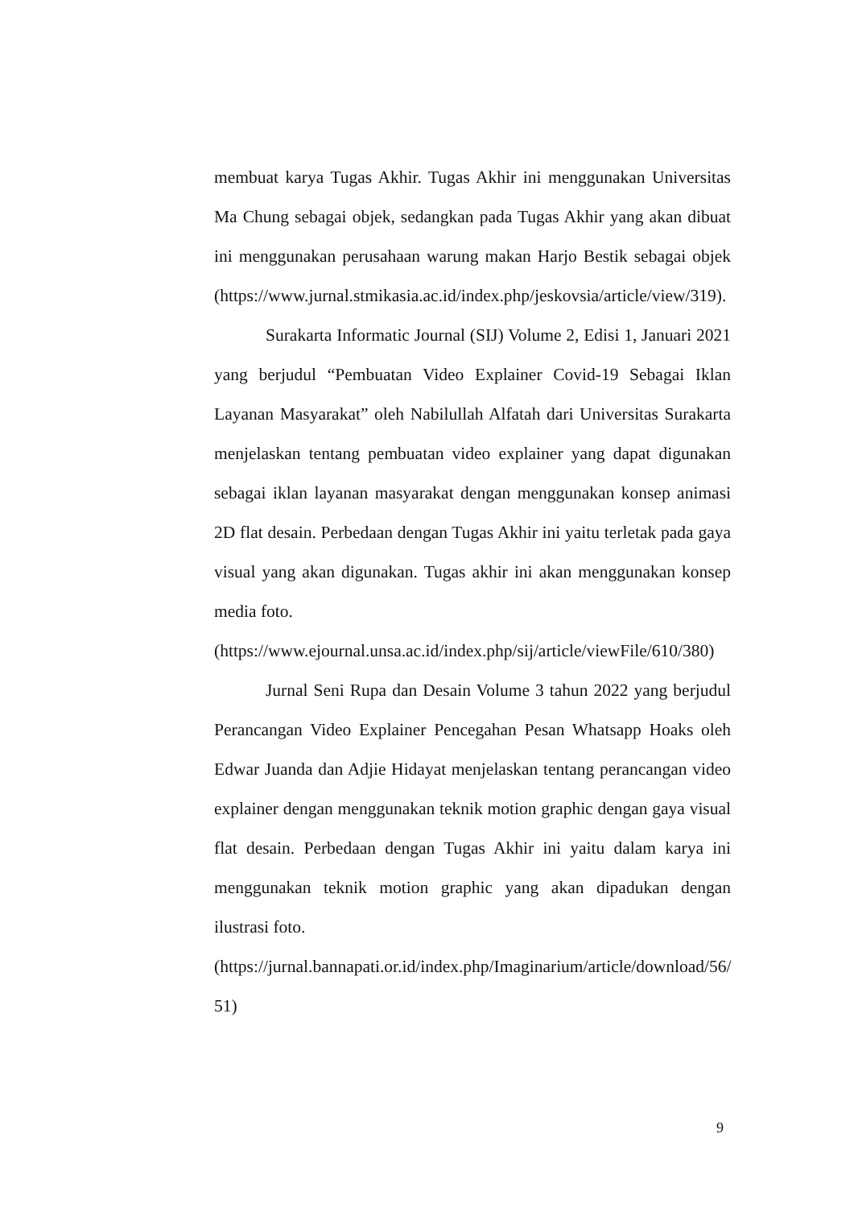membuat karya Tugas Akhir. Tugas Akhir ini menggunakan Universitas Ma Chung sebagai objek, sedangkan pada Tugas Akhir yang akan dibuat ini menggunakan perusahaan warung makan Harjo Bestik sebagai objek (https://www.jurnal.stmikasia.ac.id/index.php/jeskovsia/article/view/319).
Surakarta Informatic Journal (SIJ) Volume 2, Edisi 1, Januari 2021 yang berjudul “Pembuatan Video Explainer Covid-19 Sebagai Iklan Layanan Masyarakat” oleh Nabilullah Alfatah dari Universitas Surakarta menjelaskan tentang pembuatan video explainer yang dapat digunakan sebagai iklan layanan masyarakat dengan menggunakan konsep animasi 2D flat desain. Perbedaan dengan Tugas Akhir ini yaitu terletak pada gaya visual yang akan digunakan. Tugas akhir ini akan menggunakan konsep media foto.
(https://www.ejournal.unsa.ac.id/index.php/sij/article/viewFile/610/380)
Jurnal Seni Rupa dan Desain Volume 3 tahun 2022 yang berjudul Perancangan Video Explainer Pencegahan Pesan Whatsapp Hoaks oleh Edwar Juanda dan Adjie Hidayat menjelaskan tentang perancangan video explainer dengan menggunakan teknik motion graphic dengan gaya visual flat desain. Perbedaan dengan Tugas Akhir ini yaitu dalam karya ini menggunakan teknik motion graphic yang akan dipadukan dengan ilustrasi foto.
(https://jurnal.bannapati.or.id/index.php/Imaginarium/article/download/56/ 51)
9